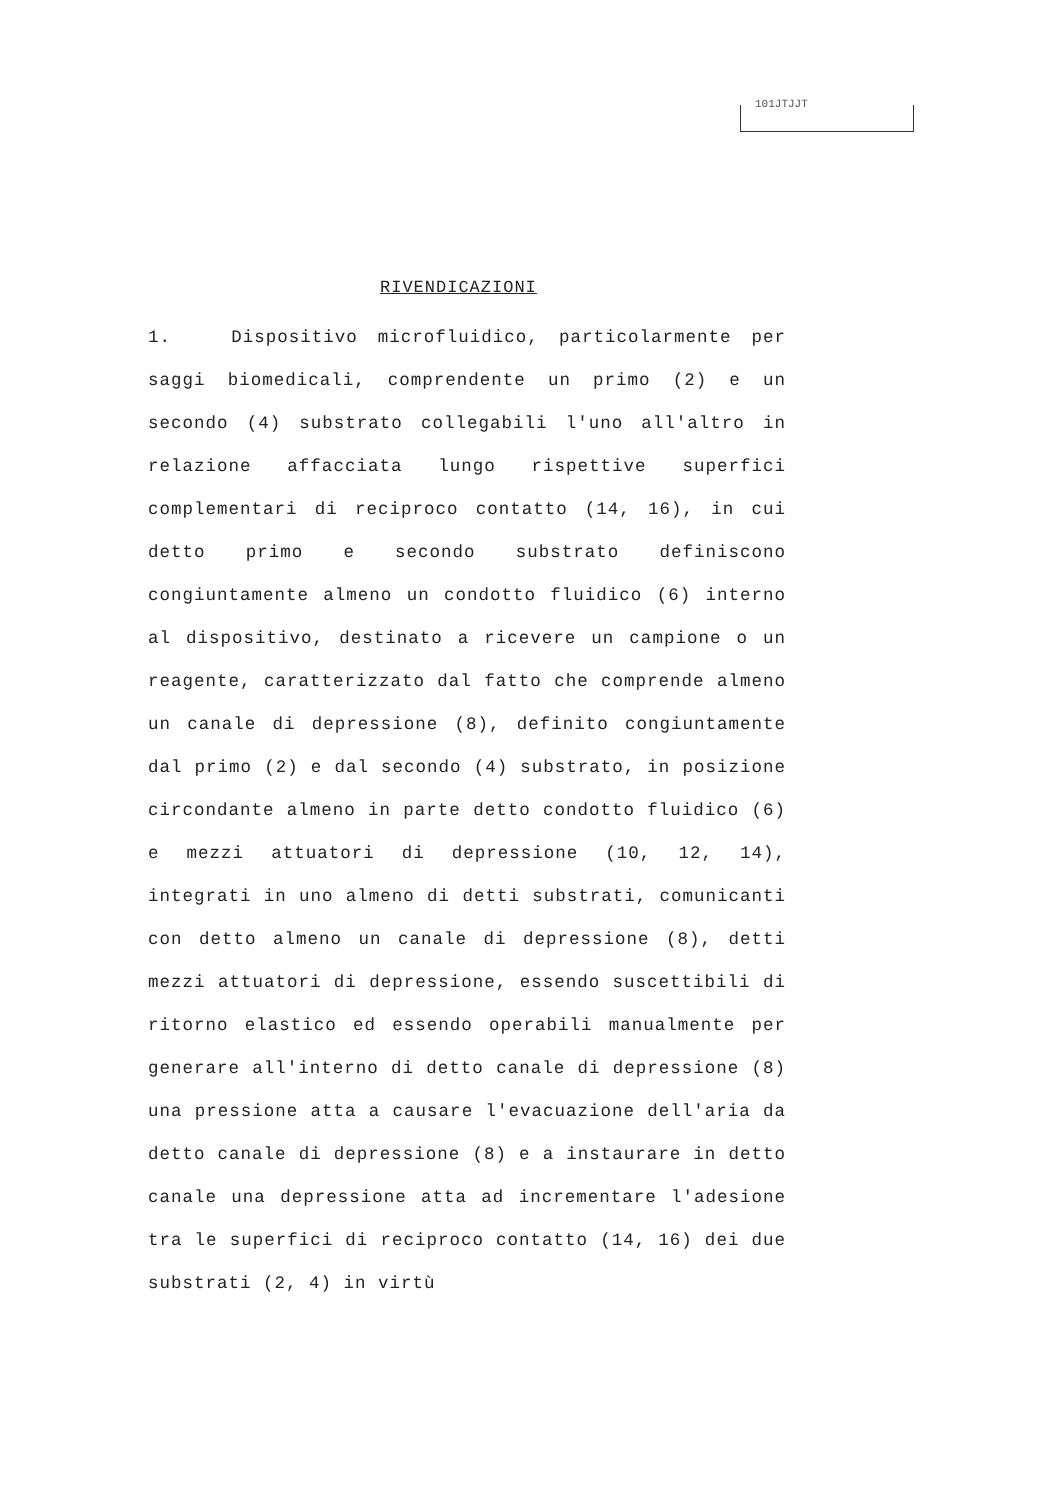101JTJJT
RIVENDICAZIONI
1. Dispositivo microfluidico, particolarmente per saggi biomedicali, comprendente un primo (2) e un secondo (4) substrato collegabili l'uno all'altro in relazione affacciata lungo rispettive superfici complementari di reciproco contatto (14, 16), in cui detto primo e secondo substrato definiscono congiuntamente almeno un condotto fluidico (6) interno al dispositivo, destinato a ricevere un campione o un reagente, caratterizzato dal fatto che comprende almeno un canale di depressione (8), definito congiuntamente dal primo (2) e dal secondo (4) substrato, in posizione circondante almeno in parte detto condotto fluidico (6) e mezzi attuatori di depressione (10, 12, 14), integrati in uno almeno di detti substrati, comunicanti con detto almeno un canale di depressione (8), detti mezzi attuatori di depressione, essendo suscettibili di ritorno elastico ed essendo operabili manualmente per generare all'interno di detto canale di depressione (8) una pressione atta a causare l'evacuazione dell'aria da detto canale di depressione (8) e a instaurare in detto canale una depressione atta ad incrementare l'adesione tra le superfici di reciproco contatto (14, 16) dei due substrati (2, 4) in virtù